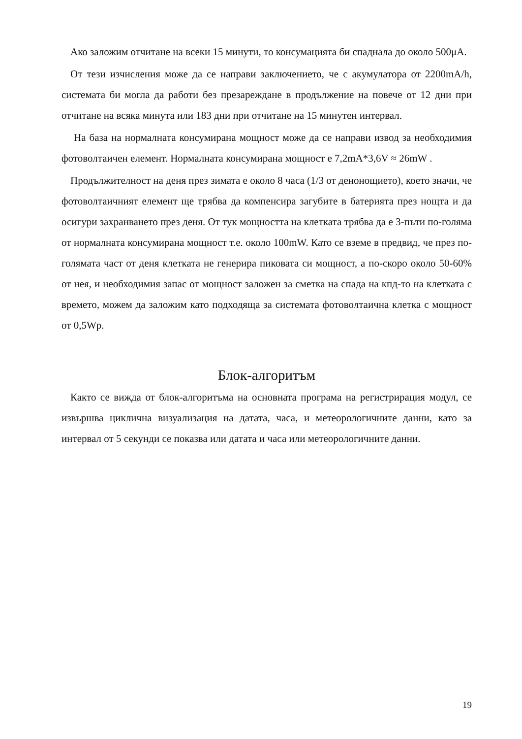Ако заложим отчитане на всеки 15 минути, то консумацията би спаднала до около 500μA.
От тези изчисления може да се направи заключението, че с акумулатора от 2200mA/h, системата би могла да работи без презареждане в продължение на повече от 12 дни при отчитане на всяка минута или 183 дни при отчитане на 15 минутен интервал.
На база на нормалната консумирана мощност може да се направи извод за необходимия фотоволтаичен елемент. Нормалната консумирана мощност е 7,2mA*3,6V ≈ 26mW .
Продължителност на деня през зимата е около 8 часа (1/3 от денонощието), което значи, че фотоволтаичният елемент ще трябва да компенсира загубите в батерията през нощта и да осигури захранването през деня. От тук мощността на клетката трябва да е 3-пъти по-голяма от нормалната консумирана мощност т.е. около 100mW. Като се вземе в предвид, че през по-голямата част от деня клетката не генерира пиковата си мощност, а по-скоро около 50-60% от нея, и необходимия запас от мощност заложен за сметка на спада на кпд-то на клетката с времето, можем да заложим като подходяща за системата фотоволтаична клетка с мощност от 0,5Wp.
Блок-алгоритъм
Както се вижда от блок-алгоритъма на основната програма на регистрирация модул, се извършва циклична визуализация на датата, часа, и метеорологичните данни, като за интервал от 5 секунди се показва или датата и часа или метеорологичните данни.
19